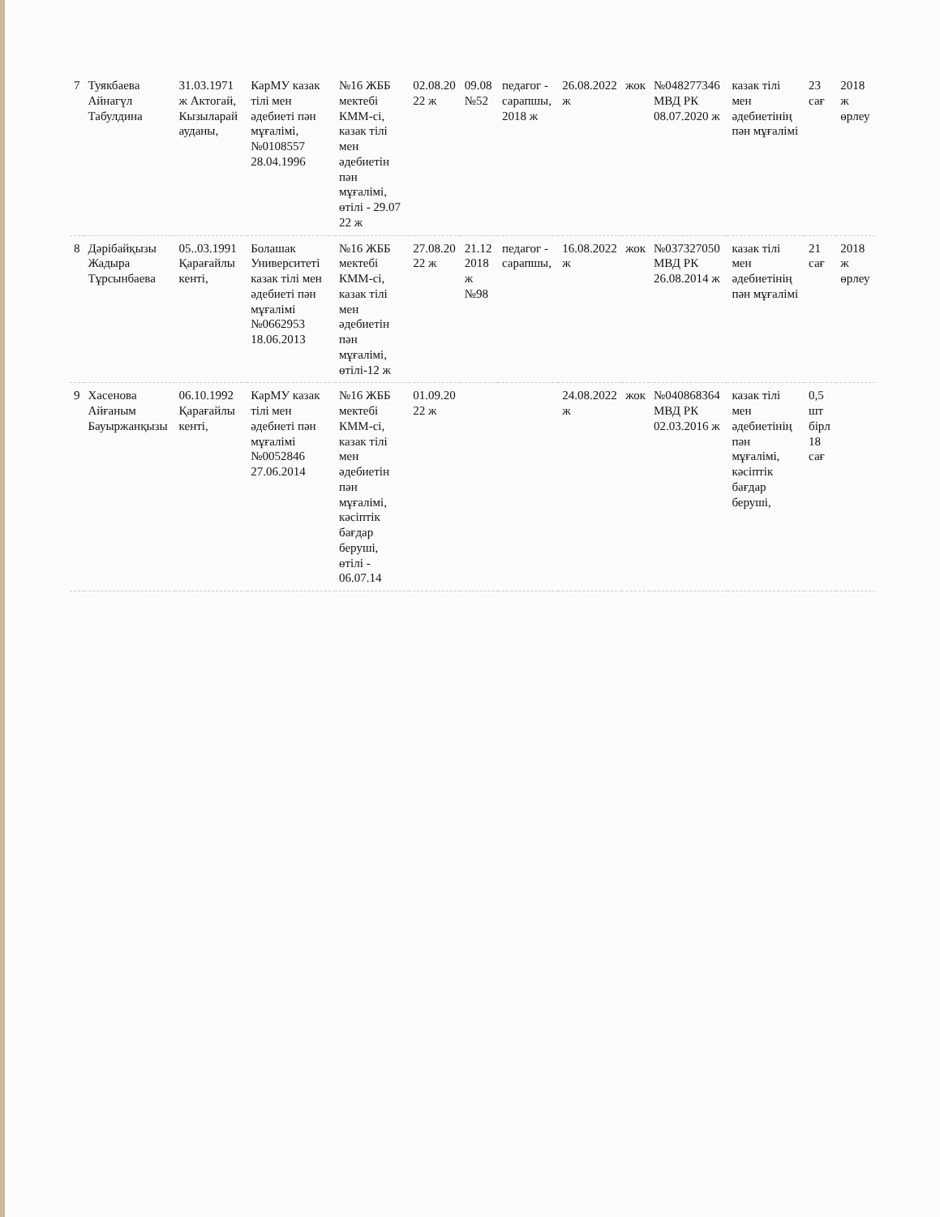| 7 | Туякбаева Айнагүл Табулдина | 31.03.1971 ж Актогай, Кызыларай ауданы, | КарМУ казак тілі мен әдебиеті пән мұғалімі, №0108557 28.04.1996 | №16 ЖББ мектебі КММ-сі, казак тілі мен әдебиетін пән мұғалімі, өтілі - 29.07 22 ж | 02.08.20 22 ж | 09.08 №52 | педагог - сарапшы, 2018 ж | 26.08.2022 ж | жок | №048277346 МВД РК 08.07.2020 ж | казак тілі мен әдебиетінің пән мұғалімі | 23 сағ | 2018 ж өрлеу |
| 8 | Дәрібайқызы Жадыра Тұрсынбаева | 05..03.1991 Қарағайлы кенті, | Болашак Университеті казак тілі мен әдебиеті пән мұғалімі №0662953 18.06.2013 | №16 ЖББ мектебі КММ-сі, казак тілі мен әдебиетін пән мұғалімі, өтілі-12 ж | 27.08.20 22 ж | 21.12 2018 ж №98 | педагог - сарапшы, | 16.08.2022 ж | жок | №037327050 МВД РК 26.08.2014 ж | казак тілі мен әдебиетінің пән мұғалімі | 21 сағ | 2018 ж өрлеу |
| 9 | Хасенова Айғаным Бауыржанқызы | 06.10.1992 Қарағайлы кенті, | КарМУ казак тілі мен әдебиеті пән мұғалімі №0052846 27.06.2014 | №16 ЖББ мектебі КММ-сі, казак тілі мен әдебиетін пән мұғалімі, кәсіптік бағдар беруші, өтілі - 06.07.14 | 01.09.20 22 ж | | | 24.08.2022 ж | жок | №040868364 МВД РК 02.03.2016 ж | казак тілі мен әдебиетінің пән мұғалімі, кәсіптік бағдар беруші, | 0,5 шт бірл 18 сағ | |